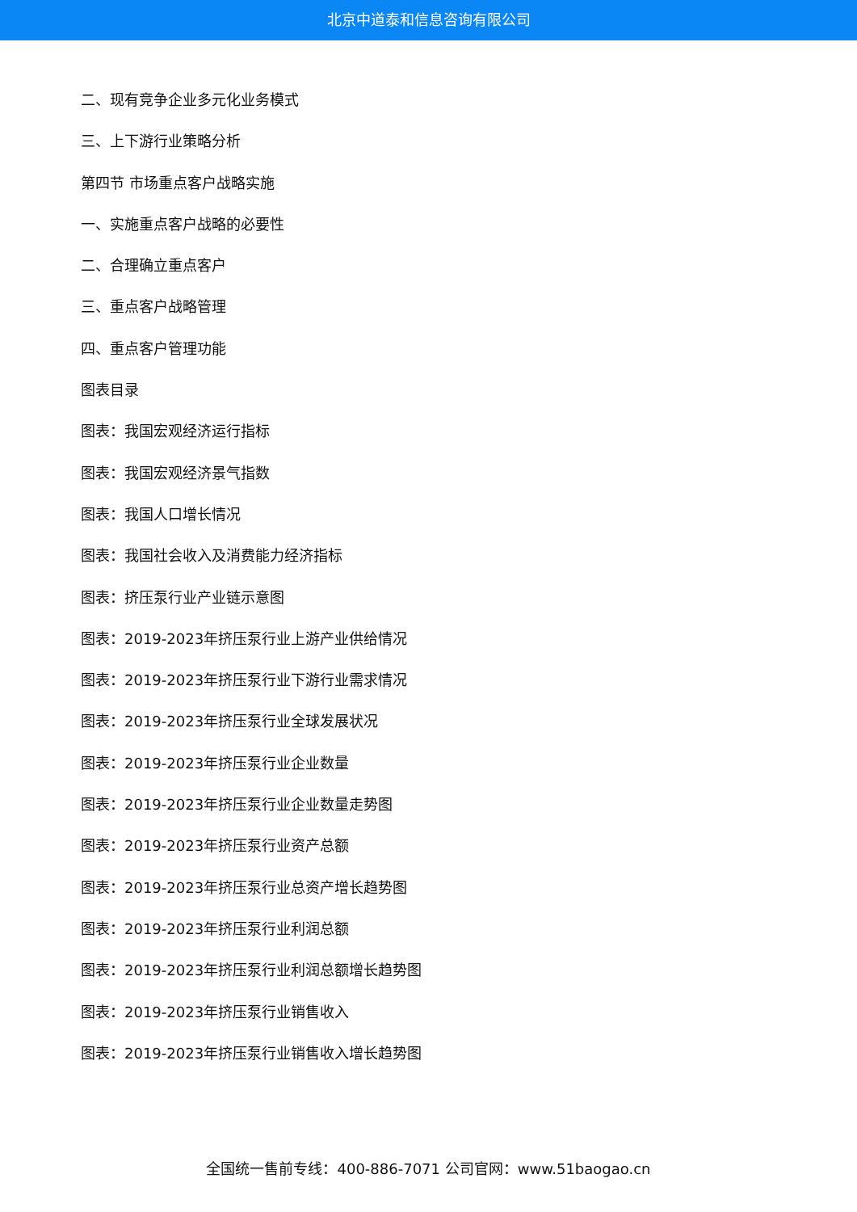北京中道泰和信息咨询有限公司
二、现有竞争企业多元化业务模式
三、上下游行业策略分析
第四节 市场重点客户战略实施
一、实施重点客户战略的必要性
二、合理确立重点客户
三、重点客户战略管理
四、重点客户管理功能
图表目录
图表：我国宏观经济运行指标
图表：我国宏观经济景气指数
图表：我国人口增长情况
图表：我国社会收入及消费能力经济指标
图表：挤压泵行业产业链示意图
图表：2019-2023年挤压泵行业上游产业供给情况
图表：2019-2023年挤压泵行业下游行业需求情况
图表：2019-2023年挤压泵行业全球发展状况
图表：2019-2023年挤压泵行业企业数量
图表：2019-2023年挤压泵行业企业数量走势图
图表：2019-2023年挤压泵行业资产总额
图表：2019-2023年挤压泵行业总资产增长趋势图
图表：2019-2023年挤压泵行业利润总额
图表：2019-2023年挤压泵行业利润总额增长趋势图
图表：2019-2023年挤压泵行业销售收入
图表：2019-2023年挤压泵行业销售收入增长趋势图
全国统一售前专线：400-886-7071 公司官网：www.51baogao.cn